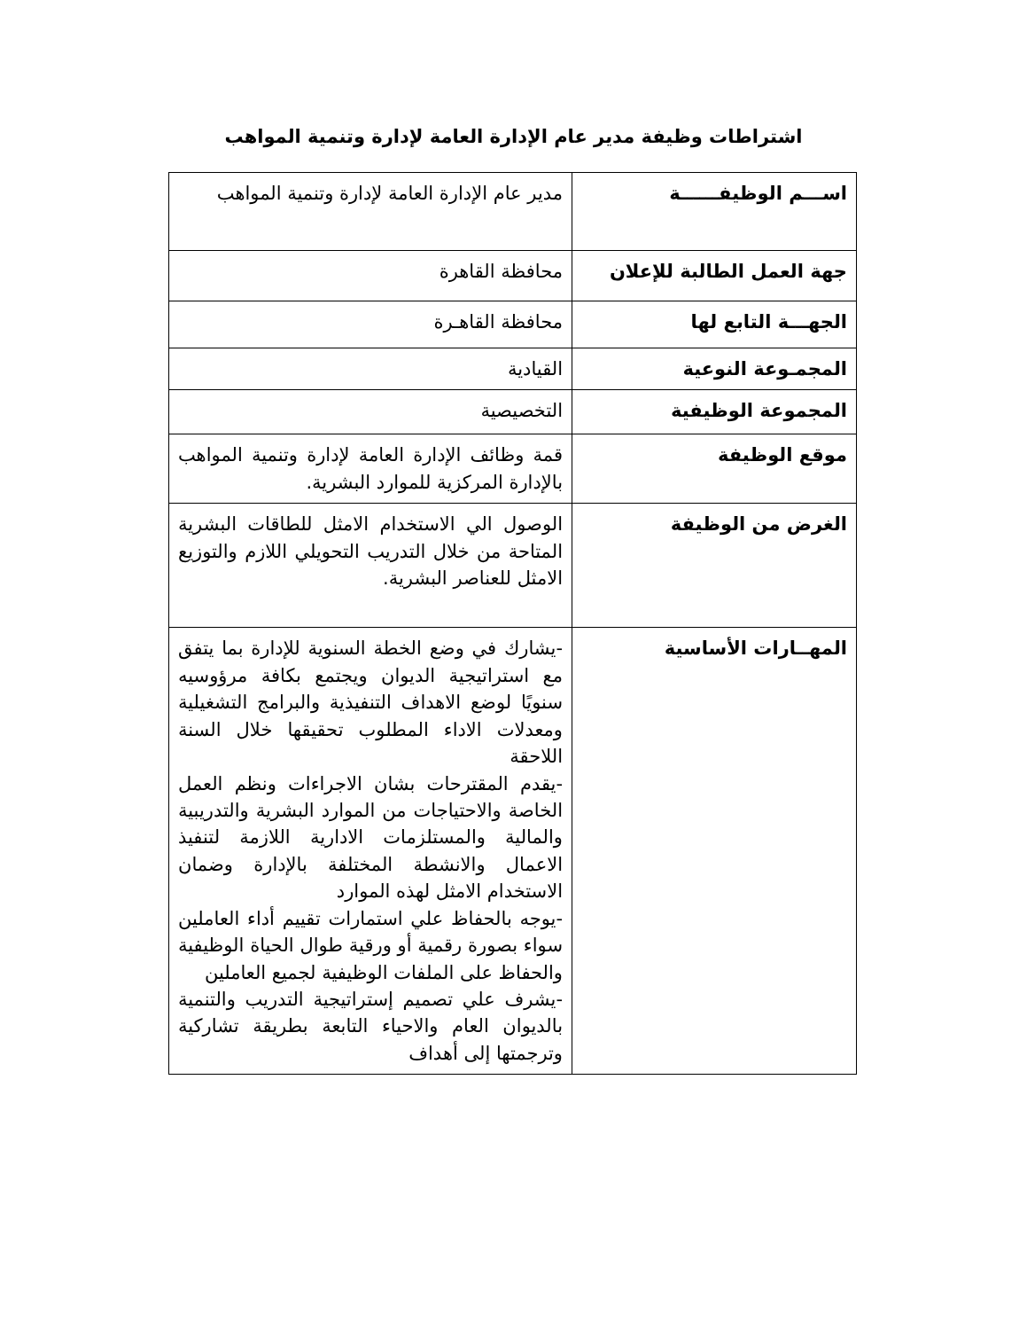اشتراطات وظيفة مدير عام الإدارة العامة لإدارة وتنمية المواهب
| اســـم الوظيفــــــة | مدير عام الإدارة العامة لإدارة وتنمية المواهب |
| جهة العمل الطالبة للإعلان | محافظة القاهرة |
| الجهـــة التابع لها | محافظة القاهـرة |
| المجمـوعة النوعية | القيادية |
| المجموعة الوظيفية | التخصيصية |
| موقع الوظيفة | قمة وظائف الإدارة العامة لإدارة وتنمية المواهب بالإدارة المركزية للموارد البشرية. |
| الغرض من الوظيفة | الوصول الي الاستخدام الامثل للطاقات البشرية المتاحة من خلال التدريب التحويلي اللازم والتوزيع الامثل للعناصر البشرية. |
| المهــارات الأساسية | -يشارك في وضع الخطة السنوية للإدارة بما يتفق مع استراتيجية الديوان ويجتمع بكافة مرؤوسيه سنويًا لوضع الاهداف التنفيذية والبرامج التشغيلية ومعدلات الاداء المطلوب تحقيقها خلال السنة اللاحقة -يقدم المقترحات بشان الاجراءات ونظم العمل الخاصة والاحتياجات من الموارد البشرية والتدريبية والمالية والمستلزمات الادارية اللازمة لتنفيذ الاعمال والانشطة المختلفة بالإدارة وضمان الاستخدام الامثل لهذه الموارد -يوجه بالحفاظ علي استمارات تقييم أداء العاملين سواء بصورة رقمية أو ورقية طوال الحياة الوظيفية والحفاظ على الملفات الوظيفية لجميع العاملين -يشرف علي تصميم إستراتيجية التدريب والتنمية بالديوان العام والاحياء التابعة بطريقة تشاركية وترجمتها إلى أهداف |